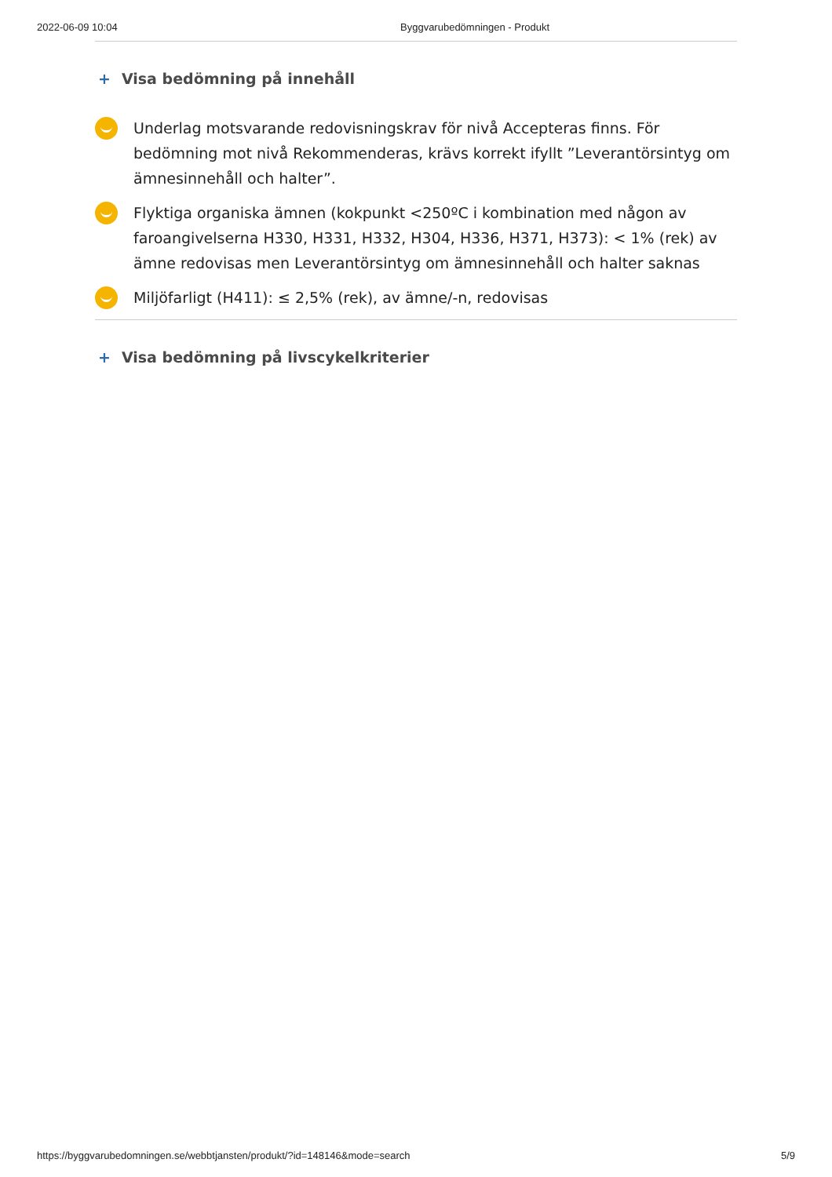2022-06-09 10:04 Byggvarubedömningen - Produkt
+ Visa bedömning på innehåll
Underlag motsvarande redovisningskrav för nivå Accepteras finns. För bedömning mot nivå Rekommenderas, krävs korrekt ifyllt ”Leverantörsintyg om ämnesinnehåll och halter”.
Flyktiga organiska ämnen (kokpunkt <250ºC i kombination med någon av faroangivelserna H330, H331, H332, H304, H336, H371, H373): < 1% (rek) av ämne redovisas men Leverantörsintyg om ämnesinnehåll och halter saknas
Miljöfarligt (H411): ≤ 2,5% (rek), av ämne/-n, redovisas
+ Visa bedömning på livscykelkriterier
https://byggvarubedomningen.se/webbtjansten/produkt/?id=148146&mode=search 5/9